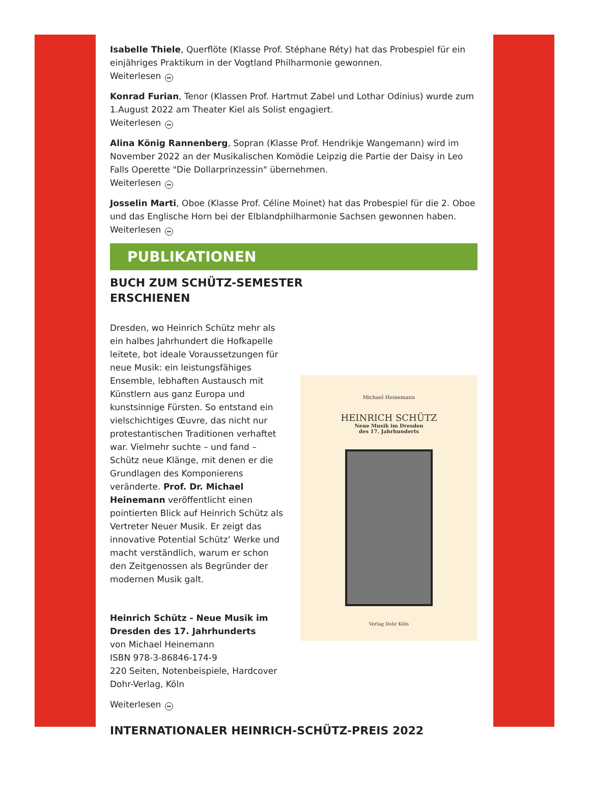Isabelle Thiele, Querflöte (Klasse Prof. Stéphane Réty) hat das Probespiel für ein einjähriges Praktikum in der Vogtland Philharmonie gewonnen.
Weiterlesen ▸▸
Konrad Furian, Tenor (Klassen Prof. Hartmut Zabel und Lothar Odinius) wurde zum 1.August 2022 am Theater Kiel als Solist engagiert.
Weiterlesen ▸▸
Alina König Rannenberg, Sopran (Klasse Prof. Hendrikje Wangemann) wird im November 2022 an der Musikalischen Komödie Leipzig die Partie der Daisy in Leo Falls Operette "Die Dollarprinzessin" übernehmen.
Weiterlesen ▸▸
Josselin Marti, Oboe (Klasse Prof. Céline Moinet) hat das Probespiel für die 2. Oboe und das Englische Horn bei der Elblandphilharmonie Sachsen gewonnen haben.
Weiterlesen ▸▸
PUBLIKATIONEN
BUCH ZUM SCHÜTZ-SEMESTER
ERSCHIENEN
Dresden, wo Heinrich Schütz mehr als ein halbes Jahrhundert die Hofkapelle leitete, bot ideale Voraussetzungen für neue Musik: ein leistungsfähiges Ensemble, lebhaften Austausch mit Künstlern aus ganz Europa und kunstsinnige Fürsten. So entstand ein vielschichtiges Œuvre, das nicht nur protestantischen Traditionen verhaftet war. Vielmehr suchte – und fand – Schütz neue Klänge, mit denen er die Grundlagen des Komponierens veränderte. Prof. Dr. Michael Heinemann veröffentlicht einen pointierten Blick auf Heinrich Schütz als Vertreter Neuer Musik. Er zeigt das innovative Potential Schütz’ Werke und macht verständlich, warum er schon den Zeitgenossen als Begründer der modernen Musik galt.
Heinrich Schütz - Neue Musik im Dresden des 17. Jahrhunderts
von Michael Heinemann
ISBN 978-3-86846-174-9
220 Seiten, Notenbeispiele, Hardcover
Dohr-Verlag, Köln
Weiterlesen ▸▸
Michael Heinemann
HEINRICH SCHÜTZ
Neue Musik im Dresden
des 17. Jahrhunderts
Verlag Dohr Köln
INTERNATIONALER HEINRICH-SCHÜTZ-PREIS 2022